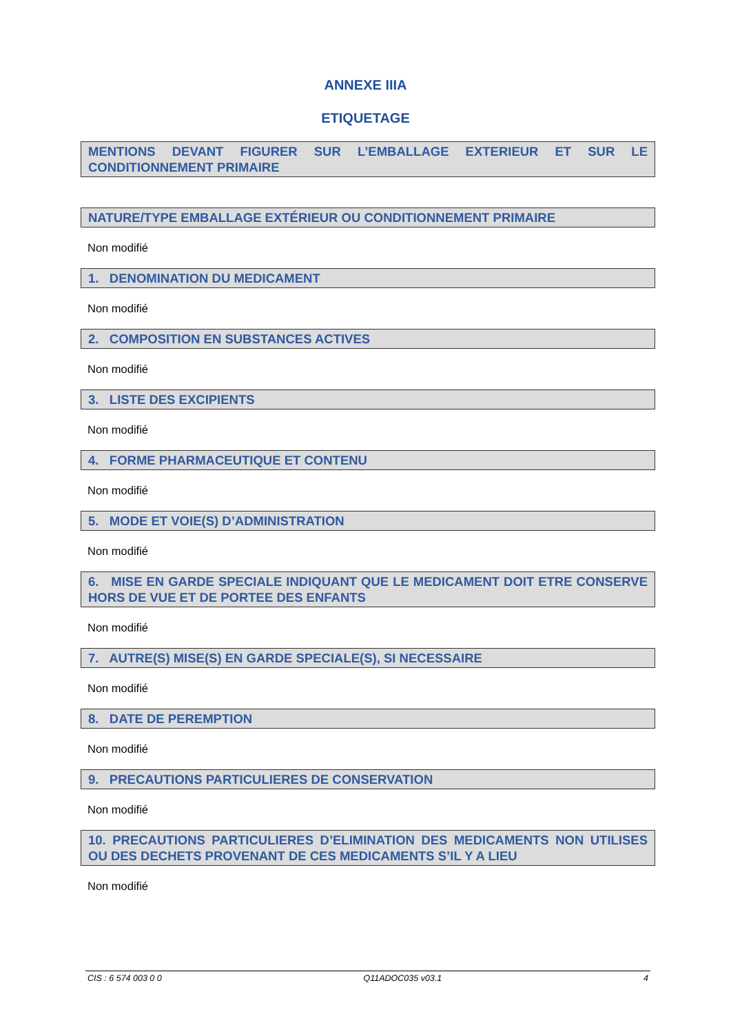ANNEXE IIIA
ETIQUETAGE
MENTIONS DEVANT FIGURER SUR L’EMBALLAGE EXTERIEUR ET SUR LE CONDITIONNEMENT PRIMAIRE
NATURE/TYPE EMBALLAGE EXTÉRIEUR OU CONDITIONNEMENT PRIMAIRE
Non modifié
1. DENOMINATION DU MEDICAMENT
Non modifié
2. COMPOSITION EN SUBSTANCES ACTIVES
Non modifié
3. LISTE DES EXCIPIENTS
Non modifié
4. FORME PHARMACEUTIQUE ET CONTENU
Non modifié
5. MODE ET VOIE(S) D’ADMINISTRATION
Non modifié
6. MISE EN GARDE SPECIALE INDIQUANT QUE LE MEDICAMENT DOIT ETRE CONSERVE HORS DE VUE ET DE PORTEE DES ENFANTS
Non modifié
7. AUTRE(S) MISE(S) EN GARDE SPECIALE(S), SI NECESSAIRE
Non modifié
8. DATE DE PEREMPTION
Non modifié
9. PRECAUTIONS PARTICULIERES DE CONSERVATION
Non modifié
10. PRECAUTIONS PARTICULIERES D’ELIMINATION DES MEDICAMENTS NON UTILISES OU DES DECHETS PROVENANT DE CES MEDICAMENTS S’IL Y A LIEU
Non modifié
CIS : 6 574 003 0 0 Q11ADOC035 v03.1 4